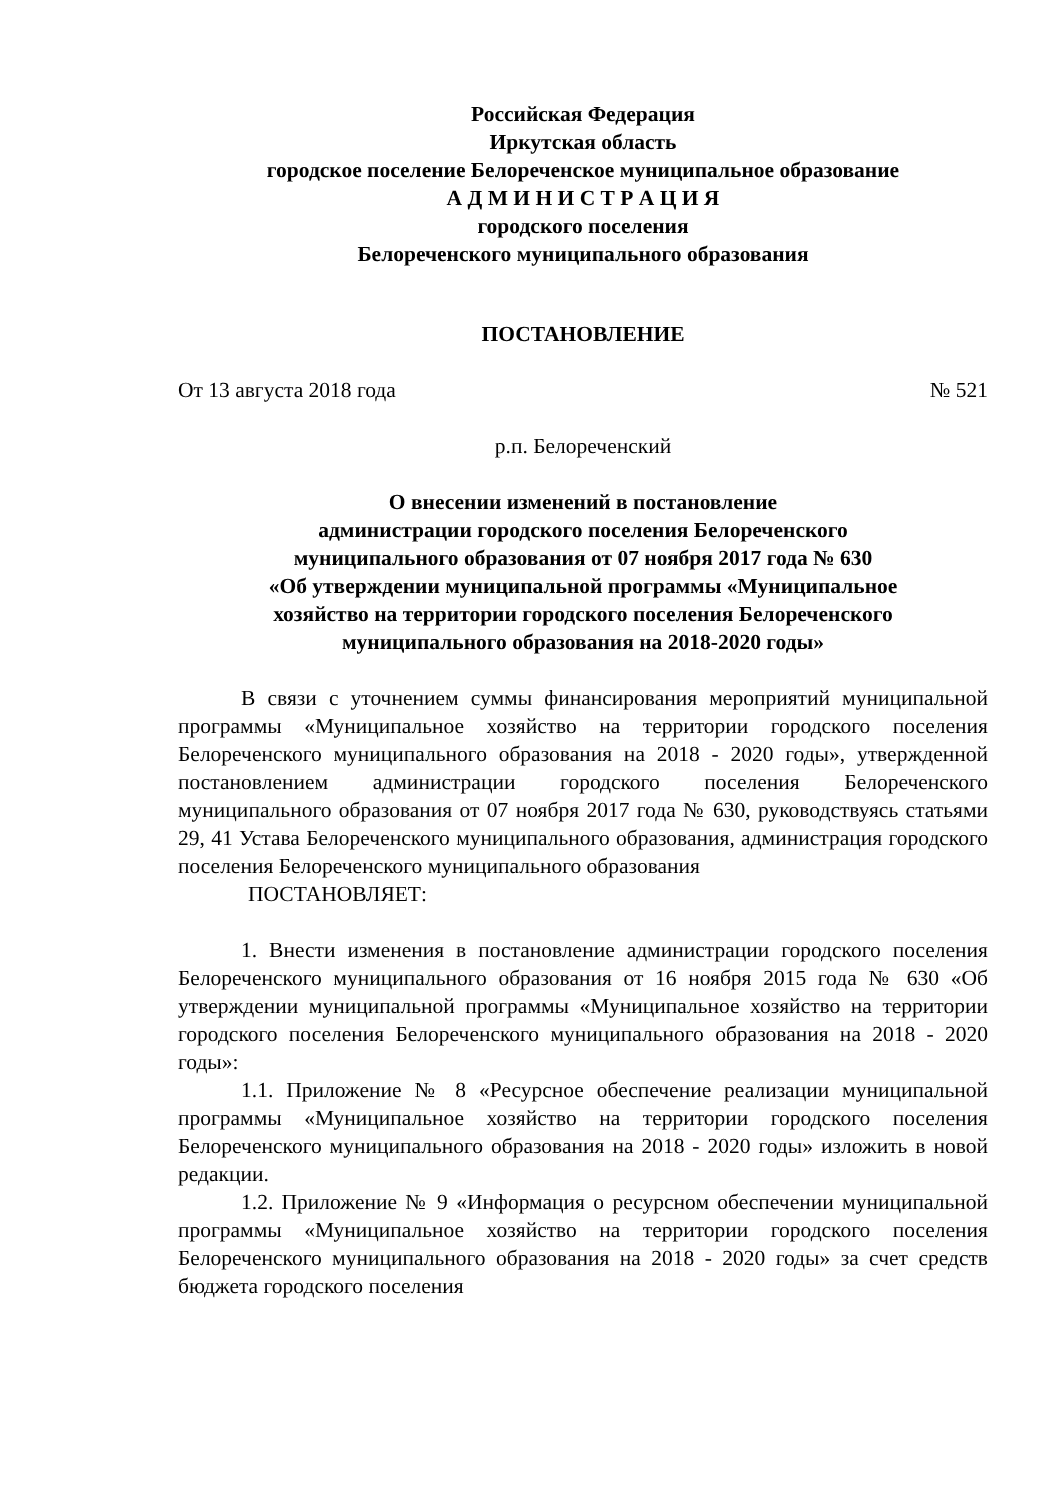Российская Федерация
Иркутская область
городское поселение Белореченское муниципальное образование
А Д М И Н И С Т Р А Ц И Я
городского поселения
Белореченского муниципального образования
ПОСТАНОВЛЕНИЕ
От 13 августа 2018 года № 521
р.п. Белореченский
О внесении изменений в постановление
администрации городского поселения Белореченского
муниципального образования от 07 ноября 2017 года № 630
«Об утверждении муниципальной программы «Муниципальное
хозяйство на территории городского поселения Белореченского
муниципального образования на 2018-2020 годы»
В связи с уточнением суммы финансирования мероприятий муниципальной программы «Муниципальное хозяйство на территории городского поселения Белореченского муниципального образования на 2018 - 2020 годы», утвержденной постановлением администрации городского поселения Белореченского муниципального образования от 07 ноября 2017 года № 630, руководствуясь статьями 29, 41 Устава Белореченского муниципального образования, администрация городского поселения Белореченского муниципального образования
ПОСТАНОВЛЯЕТ:
1. Внести изменения в постановление администрации городского поселения Белореченского муниципального образования от 16 ноября 2015 года № 630 «Об утверждении муниципальной программы «Муниципальное хозяйство на территории городского поселения Белореченского муниципального образования на 2018 - 2020 годы»:
1.1. Приложение № 8 «Ресурсное обеспечение реализации муниципальной программы «Муниципальное хозяйство на территории городского поселения Белореченского муниципального образования на 2018 - 2020 годы» изложить в новой редакции.
1.2. Приложение № 9 «Информация о ресурсном обеспечении муниципальной программы «Муниципальное хозяйство на территории городского поселения Белореченского муниципального образования на 2018 - 2020 годы» за счет средств бюджета городского поселения